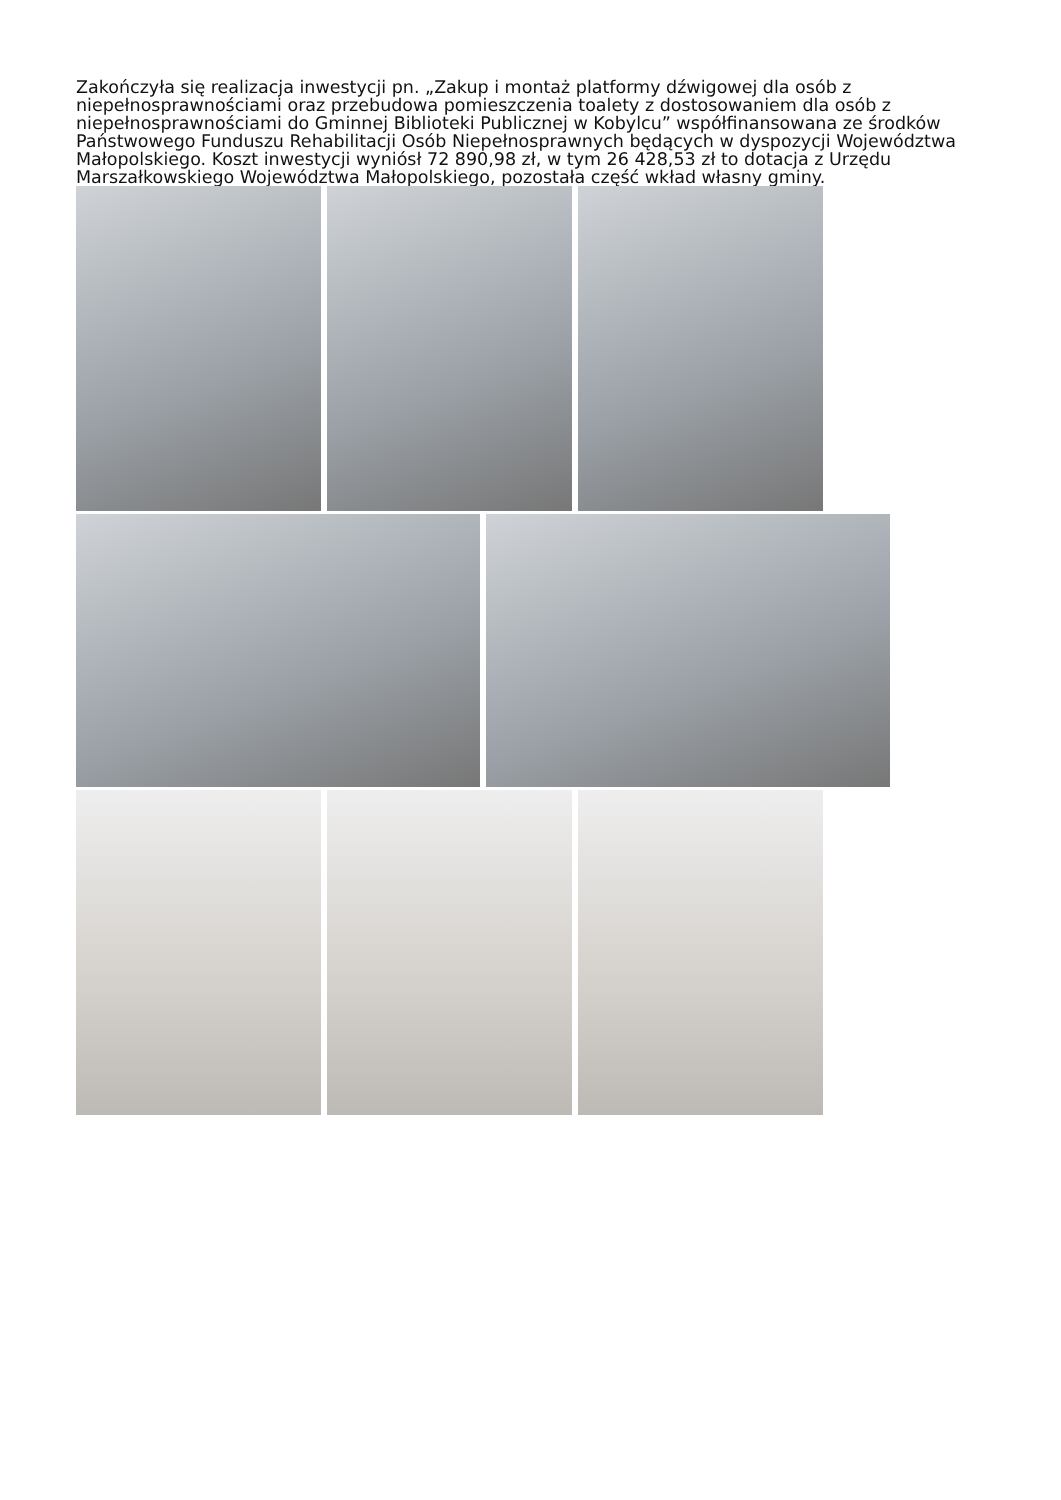Zakończyła się realizacja inwestycji pn. „Zakup i montaż platformy dźwigowej dla osób z niepełnosprawnościami oraz przebudowa pomieszczenia toalety z dostosowaniem dla osób z niepełnosprawnościami do Gminnej Biblioteki Publicznej w Kobylcu” współfinansowana ze środków Państwowego Funduszu Rehabilitacji Osób Niepełnosprawnych będących w dyspozycji Województwa Małopolskiego. Koszt inwestycji wyniósł 72 890,98 zł, w tym 26 428,53 zł to dotacja z Urzędu Marszałkowskiego Województwa Małopolskiego, pozostała część wkład własny gminy.